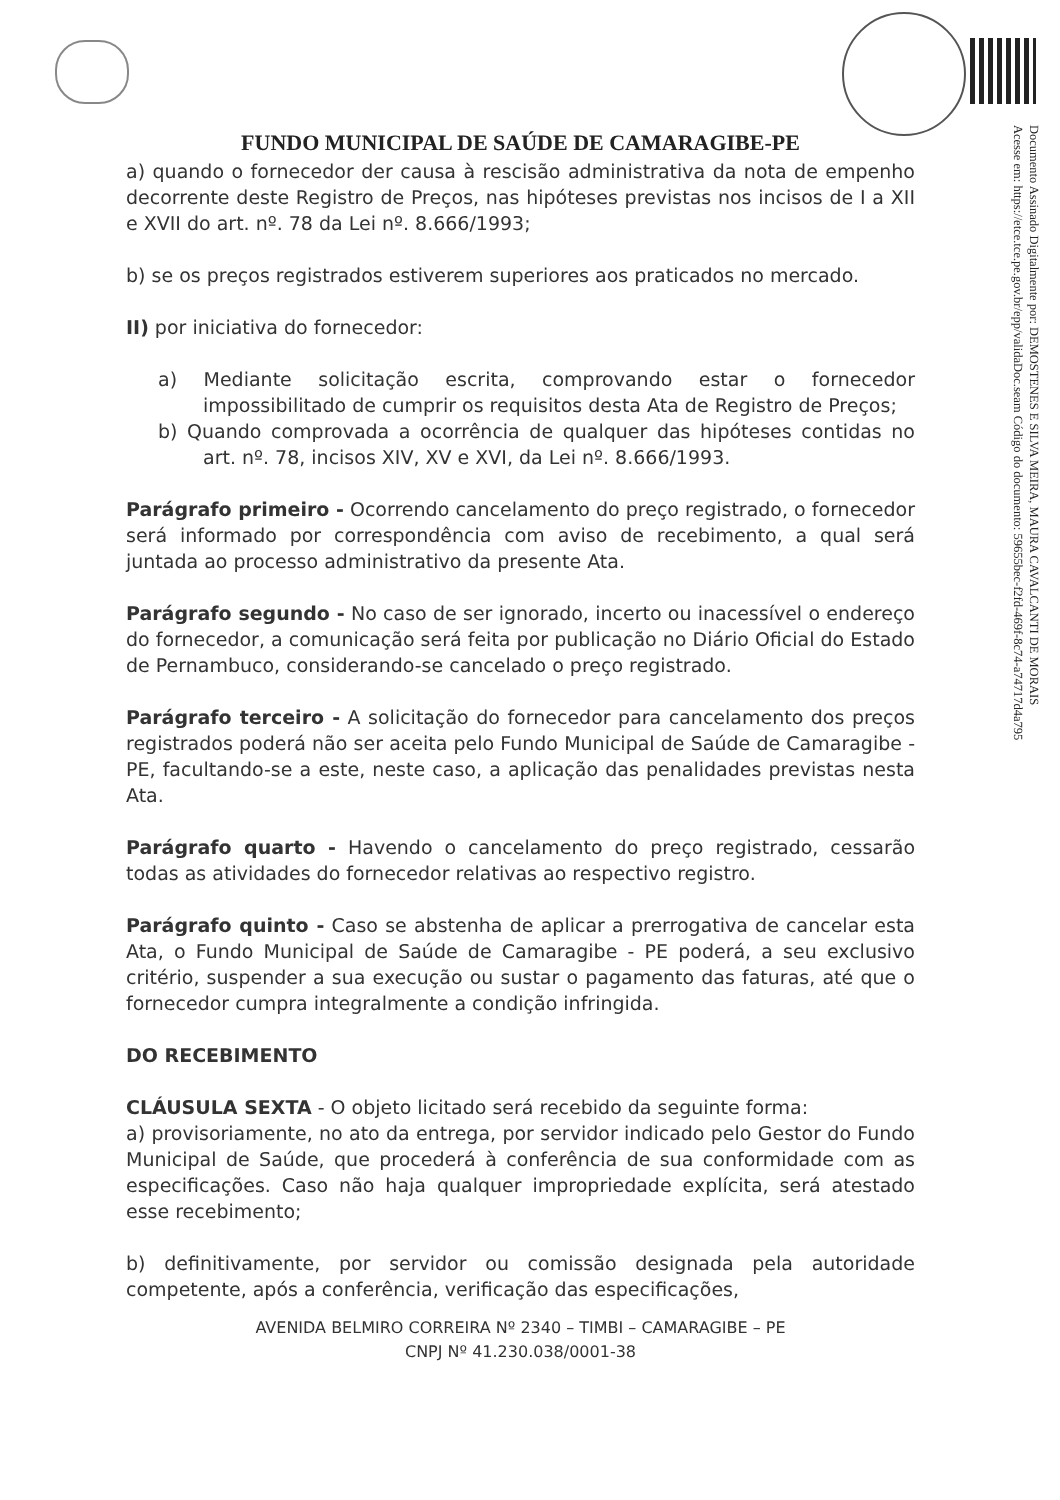Documento Assinado Digitalmente por: DEMOSTENES E SILVA MEIRA, MAURA CAVALCANTI DE MORAIS
Acesse em: https://etce.tce.pe.gov.br/epp/validaDoc.seam Código do documento: 59655bec-f2fd-469f-8c74-a74717d4a795
FUNDO MUNICIPAL DE SAÚDE DE CAMARAGIBE-PE
a) quando o fornecedor der causa à rescisão administrativa da nota de empenho decorrente deste Registro de Preços, nas hipóteses previstas nos incisos de I a XII e XVII do art. nº. 78 da Lei nº. 8.666/1993;
b) se os preços registrados estiverem superiores aos praticados no mercado.
II) por iniciativa do fornecedor:
a) Mediante solicitação escrita, comprovando estar o fornecedor impossibilitado de cumprir os requisitos desta Ata de Registro de Preços;
b) Quando comprovada a ocorrência de qualquer das hipóteses contidas no art. nº. 78, incisos XIV, XV e XVI, da Lei nº. 8.666/1993.
Parágrafo primeiro - Ocorrendo cancelamento do preço registrado, o fornecedor será informado por correspondência com aviso de recebimento, a qual será juntada ao processo administrativo da presente Ata.
Parágrafo segundo - No caso de ser ignorado, incerto ou inacessível o endereço do fornecedor, a comunicação será feita por publicação no Diário Oficial do Estado de Pernambuco, considerando-se cancelado o preço registrado.
Parágrafo terceiro - A solicitação do fornecedor para cancelamento dos preços registrados poderá não ser aceita pelo Fundo Municipal de Saúde de Camaragibe - PE, facultando-se a este, neste caso, a aplicação das penalidades previstas nesta Ata.
Parágrafo quarto - Havendo o cancelamento do preço registrado, cessarão todas as atividades do fornecedor relativas ao respectivo registro.
Parágrafo quinto - Caso se abstenha de aplicar a prerrogativa de cancelar esta Ata, o Fundo Municipal de Saúde de Camaragibe - PE poderá, a seu exclusivo critério, suspender a sua execução ou sustar o pagamento das faturas, até que o fornecedor cumpra integralmente a condição infringida.
DO RECEBIMENTO
CLÁUSULA SEXTA - O objeto licitado será recebido da seguinte forma:
a) provisoriamente, no ato da entrega, por servidor indicado pelo Gestor do Fundo Municipal de Saúde, que procederá à conferência de sua conformidade com as especificações. Caso não haja qualquer impropriedade explícita, será atestado esse recebimento;
b) definitivamente, por servidor ou comissão designada pela autoridade competente, após a conferência, verificação das especificações,
AVENIDA BELMIRO CORREIRA Nº 2340 – TIMBI – CAMARAGIBE – PE
CNPJ Nº 41.230.038/0001-38